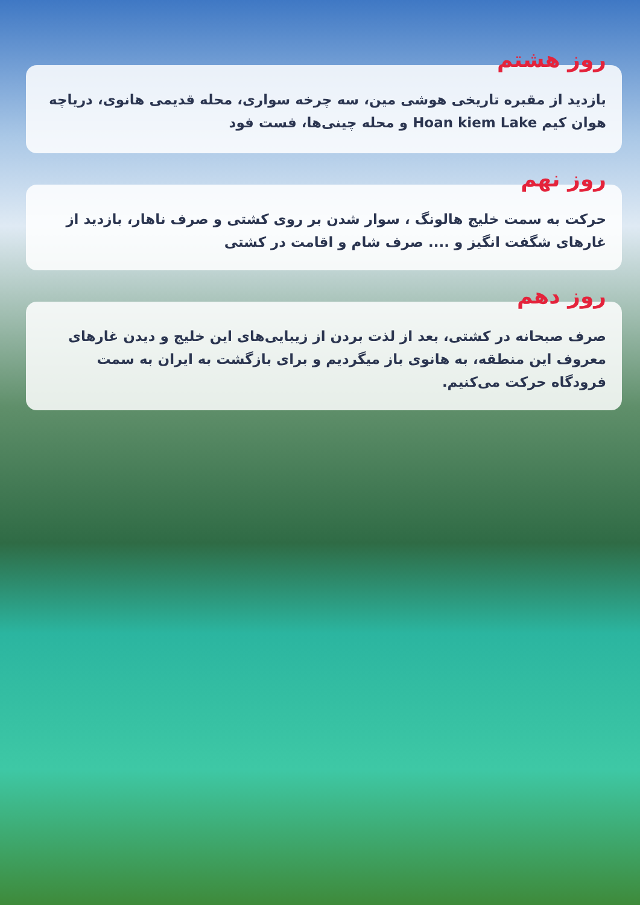روز هشتم
بازدید از مقبره تاریخی هوشی مین، سه چرخه سواری، محله قدیمی هانوی، دریاچه هوان کیم Hoan kiem Lake و محله چینی‌ها، فست فود
روز نهم
حرکت به سمت خلیج هالونگ ، سوار شدن بر روی کشتی و صرف ناهار، بازدید از غارهای شگفت انگیز و .... صرف شام و اقامت در کشتی
روز دهم
صرف صبحانه در کشتی، بعد از لذت بردن از زیبایی‌های این خلیج و دیدن غارهای معروف این منطقه، به هانوی باز میگردیم و برای بازگشت به ایران به سمت فرودگاه حرکت می‌کنیم.